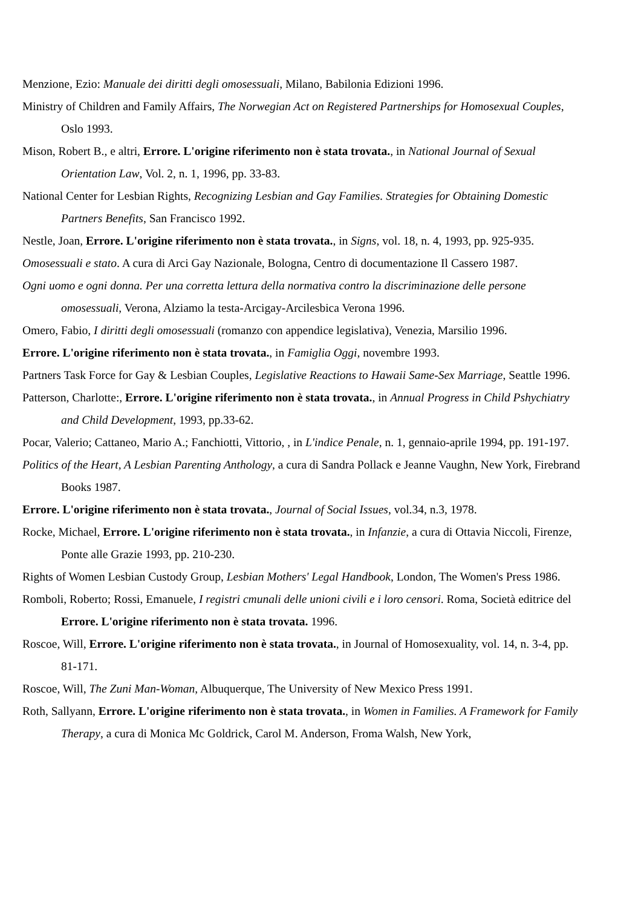Menzione, Ezio: Manuale dei diritti degli omosessuali, Milano, Babilonia Edizioni 1996.
Ministry of Children and Family Affairs, The Norwegian Act on Registered Partnerships for Homosexual Couples, Oslo 1993.
Mison, Robert B., e altri, Errore. L'origine riferimento non è stata trovata., in National Journal of Sexual Orientation Law, Vol. 2, n. 1, 1996, pp. 33-83.
National Center for Lesbian Rights, Recognizing Lesbian and Gay Families. Strategies for Obtaining Domestic Partners Benefits, San Francisco 1992.
Nestle, Joan, Errore. L'origine riferimento non è stata trovata., in Signs, vol. 18, n. 4, 1993, pp. 925-935.
Omosessuali e stato. A cura di Arci Gay Nazionale, Bologna, Centro di documentazione Il Cassero 1987.
Ogni uomo e ogni donna. Per una corretta lettura della normativa contro la discriminazione delle persone omosessuali, Verona, Alziamo la testa-Arcigay-Arcilesbica Verona 1996.
Omero, Fabio, I diritti degli omosessuali (romanzo con appendice legislativa), Venezia, Marsilio 1996.
Errore. L'origine riferimento non è stata trovata., in Famiglia Oggi, novembre 1993.
Partners Task Force for Gay & Lesbian Couples, Legislative Reactions to Hawaii Same-Sex Marriage, Seattle 1996.
Patterson, Charlotte:, Errore. L'origine riferimento non è stata trovata., in Annual Progress in Child Pshychiatry and Child Development, 1993, pp.33-62.
Pocar, Valerio; Cattaneo, Mario A.; Fanchiotti, Vittorio, , in L'indice Penale, n. 1, gennaio-aprile 1994, pp. 191-197.
Politics of the Heart, A Lesbian Parenting Anthology, a cura di Sandra Pollack e Jeanne Vaughn, New York, Firebrand Books 1987.
Errore. L'origine riferimento non è stata trovata., Journal of Social Issues, vol.34, n.3, 1978.
Rocke, Michael, Errore. L'origine riferimento non è stata trovata., in Infanzie, a cura di Ottavia Niccoli, Firenze, Ponte alle Grazie 1993, pp. 210-230.
Rights of Women Lesbian Custody Group, Lesbian Mothers' Legal Handbook, London, The Women's Press 1986.
Romboli, Roberto; Rossi, Emanuele, I registri cmunali delle unioni civili e i loro censori. Roma, Società editrice del Errore. L'origine riferimento non è stata trovata. 1996.
Roscoe, Will, Errore. L'origine riferimento non è stata trovata., in Journal of Homosexuality, vol. 14, n. 3-4, pp. 81-171.
Roscoe, Will, The Zuni Man-Woman, Albuquerque, The University of New Mexico Press 1991.
Roth, Sallyann, Errore. L'origine riferimento non è stata trovata., in Women in Families. A Framework for Family Therapy, a cura di Monica Mc Goldrick, Carol M. Anderson, Froma Walsh, New York,